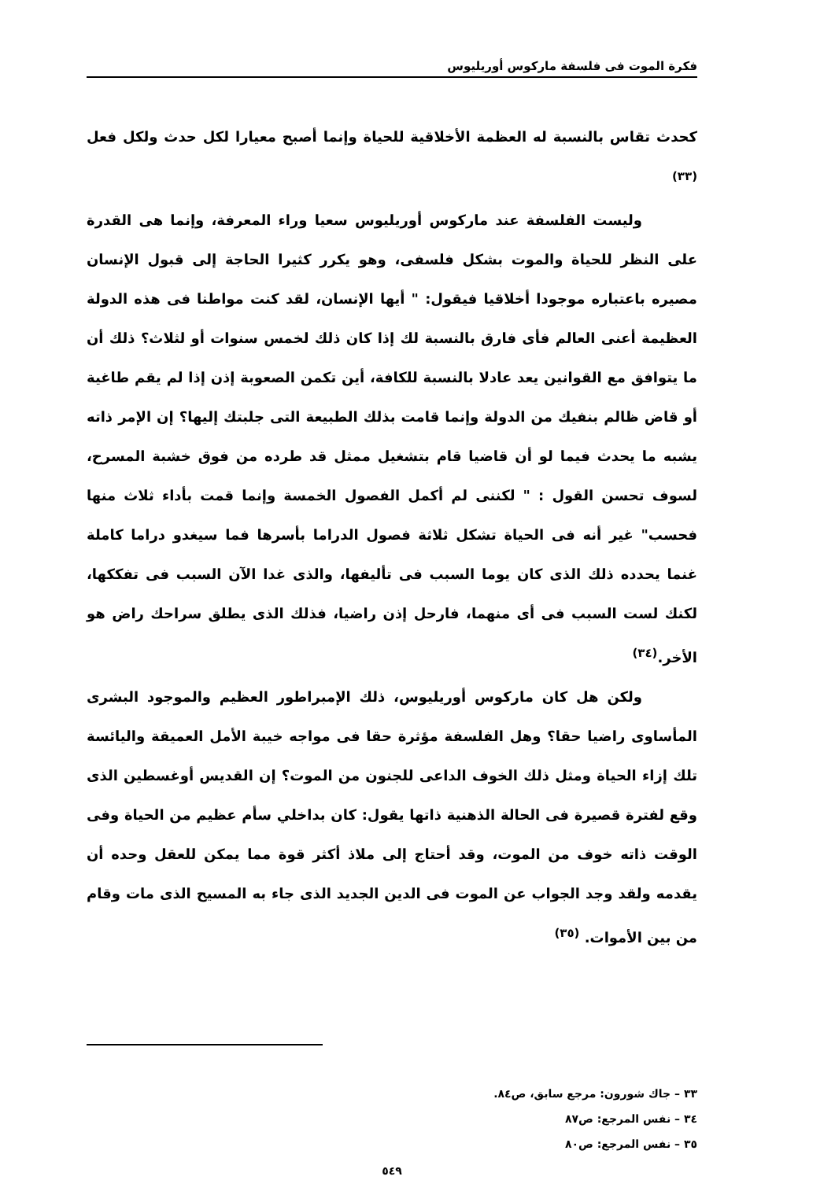فكرة الموت فى فلسفة ماركوس أوريليوس
كحدث تقاس بالنسبة له العظمة الأخلاقية للحياة وإنما أصبح معيارا لكل حدث ولكل فعل <sup>(٣٣)</sup>
وليست الفلسفة عند ماركوس أوريليوس سعيا وراء المعرفة، وإنما هى القدرة على النظر للحياة والموت بشكل فلسفى، وهو يكرر كثيرا الحاجة إلى قبول الإنسان مصيره باعتباره موجودا أخلاقيا فيقول: " أيها الإنسان، لقد كنت مواطنا فى هذه الدولة العظيمة أعنى العالم فأى فارق بالنسبة لك إذا كان ذلك لخمس سنوات أو لثلاث؟ ذلك أن ما يتوافق مع القوانين يعد عادلا بالنسبة للكافة، أين تكمن الصعوبة إذن إذا لم يقم طاغية أو قاض ظالم بنفيك من الدولة وإنما قامت بذلك الطبيعة التى جلبتك إليها؟ إن الإمر ذاته يشبه ما يحدث فيما لو أن قاضيا قام بتشغيل ممثل قد طرده من فوق خشبة المسرح، لسوف تحسن القول : " لكننى لم أكمل الفصول الخمسة وإنما قمت بأداء ثلاث منها فحسب" غير أنه فى الحياة تشكل ثلاثة فصول الدراما بأسرها فما سيغدو دراما كاملة غنما يحدده ذلك الذى كان يوما السبب فى تأليفها، والذى غدا الآن السبب فى تفككها، لكنك لست السبب فى أى منهما، فارحل إذن راضيا، فذلك الذى يطلق سراحك راض هو الأخر.<sup>(٣٤)</sup>
ولكن هل كان ماركوس أوريليوس، ذلك الإمبراطور العظيم والموجود البشرى المأساوى راضيا حقا؟ وهل الفلسفة مؤثرة حقا فى مواجه خيبة الأمل العميقة واليائسة تلك إزاء الحياة ومثل ذلك الخوف الداعى للجنون من الموت؟ إن القديس أوغسطين الذى وقع لفترة قصيرة فى الحالة الذهنية ذاتها يقول: كان بداخلي سأم عظيم من الحياة وفى الوقت ذاته خوف من الموت، وقد أحتاج إلى ملاذ أكثر قوة مما يمكن للعقل وحده أن يقدمه ولقد وجد الجواب عن الموت فى الدين الجديد الذى جاء به المسيح الذى مات وقام من بين الأموات. <sup>(٣٥)</sup>
٣٣ – جاك شورون: مرجع سابق، ص٨٤.
٣٤ – نفس المرجع: ص٨٧
٣٥ – نفس المرجع: ص٨٠
٥٤٩